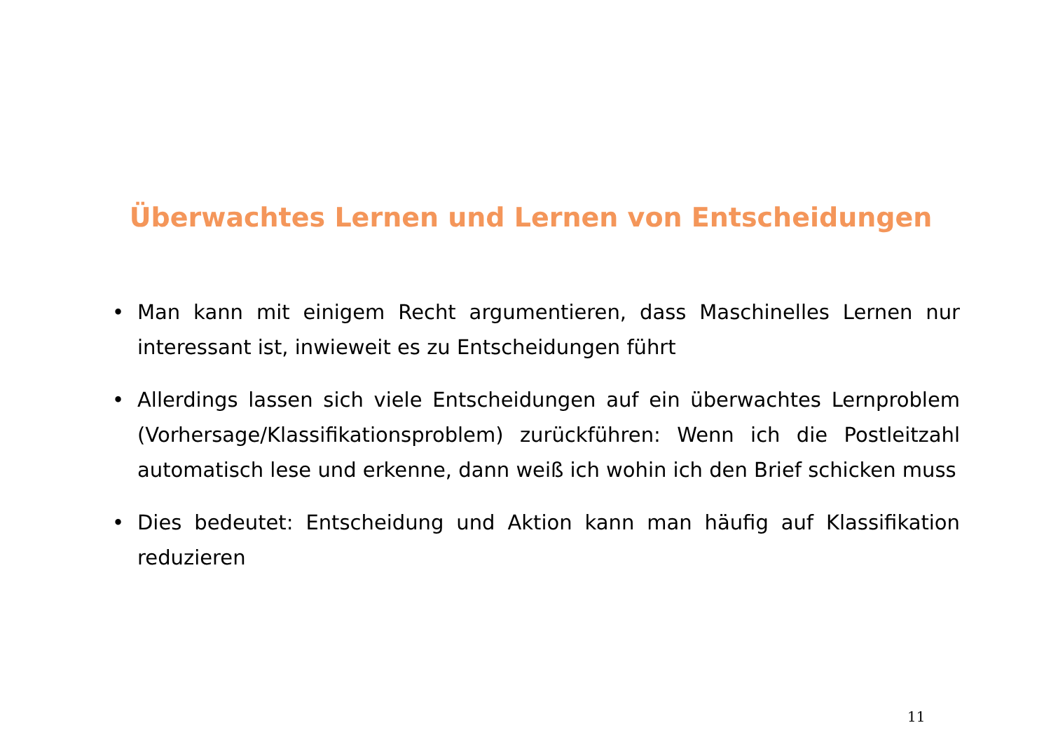Überwachtes Lernen und Lernen von Entscheidungen
• Man kann mit einigem Recht argumentieren, dass Maschinelles Lernen nur interessant ist, inwieweit es zu Entscheidungen führt
• Allerdings lassen sich viele Entscheidungen auf ein überwachtes Lernproblem (Vorhersage/Klassifikationsproblem) zurückführen: Wenn ich die Postleitzahl automatisch lese und erkenne, dann weiß ich wohin ich den Brief schicken muss
• Dies bedeutet: Entscheidung und Aktion kann man häufig auf Klassifikation reduzieren
11